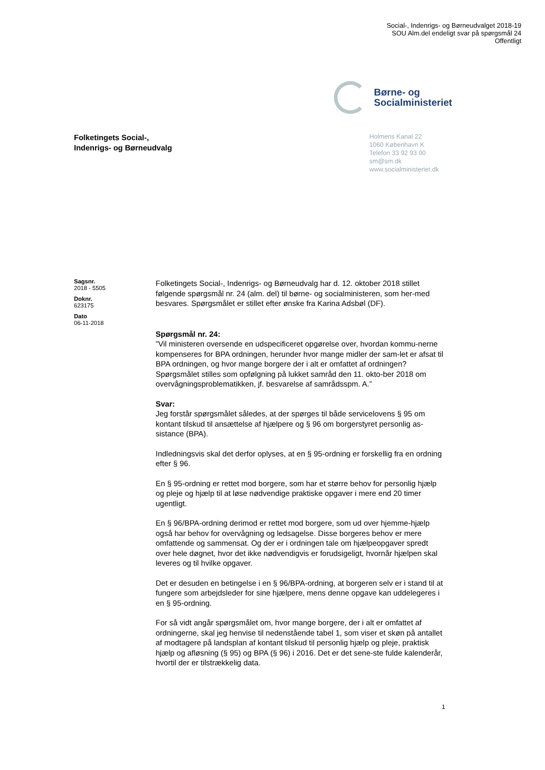Social-, Indenrigs- og Børneudvalget 2018-19
SOU Alm.del endeligt svar på spørgsmål 24
Offentligt
Børne- og
Socialministeriet
Folketingets Social-,
Indenrigs- og Børneudvalg
Holmens Kanal 22
1060 København K
Telefon 33 92 93 00
sm@sm.dk
www.socialministeriet.dk
Sagsnr.
2018 - 5505
Doknr.
623175
Dato
06-11-2018
Folketingets Social-, Indenrigs- og Børneudvalg har d. 12. oktober 2018 stillet følgende spørgsmål nr. 24 (alm. del) til børne- og socialministeren, som her-med besvares. Spørgsmålet er stillet efter ønske fra Karina Adsbøl (DF).
Spørgsmål nr. 24:
”Vil ministeren oversende en udspecificeret opgørelse over, hvordan kommu-nerne kompenseres for BPA ordningen, herunder hvor mange midler der sam-let er afsat til BPA ordningen, og hvor mange borgere der i alt er omfattet af ordningen? Spørgsmålet stilles som opfølgning på lukket samråd den 11. okto-ber 2018 om overvågningsproblematikken, jf. besvarelse af samrådsspm. A.”
Svar:
Jeg forstår spørgsmålet således, at der spørges til både servicelovens § 95 om kontant tilskud til ansættelse af hjælpere og § 96 om borgerstyret personlig as-sistance (BPA).
Indledningsvis skal det derfor oplyses, at en § 95-ordning er forskellig fra en ordning efter § 96.
En § 95-ordning er rettet mod borgere, som har et større behov for personlig hjælp og pleje og hjælp til at løse nødvendige praktiske opgaver i mere end 20 timer ugentligt.
En § 96/BPA-ordning derimod er rettet mod borgere, som ud over hjemme-hjælp også har behov for overvågning og ledsagelse. Disse borgeres behov er mere omfattende og sammensat. Og der er i ordningen tale om hjælpeopgaver spredt over hele døgnet, hvor det ikke nødvendigvis er forudsigeligt, hvornår hjælpen skal leveres og til hvilke opgaver.
Det er desuden en betingelse i en § 96/BPA-ordning, at borgeren selv er i stand til at fungere som arbejdsleder for sine hjælpere, mens denne opgave kan uddelegeres i en § 95-ordning.
For så vidt angår spørgsmålet om, hvor mange borgere, der i alt er omfattet af ordningerne, skal jeg henvise til nedenstående tabel 1, som viser et skøn på antallet af modtagere på landsplan af kontant tilskud til personlig hjælp og pleje, praktisk hjælp og afløsning (§ 95) og BPA (§ 96) i 2016. Det er det sene-ste fulde kalenderår, hvortil der er tilstrækkelig data.
1